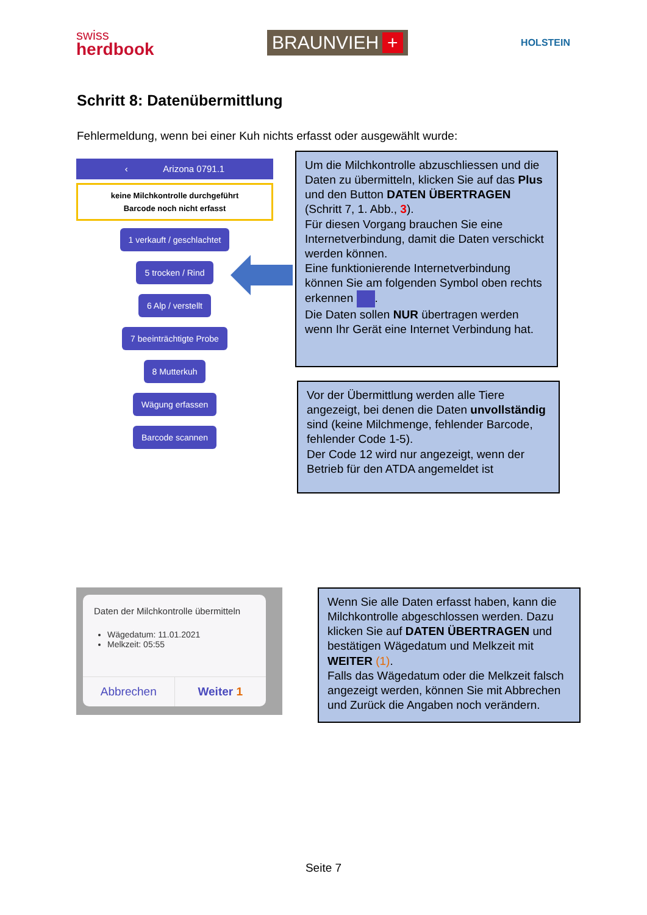swiss
herdbook
BRAUNVIEH +
HOLSTEIN
Schritt 8: Datenübermittlung
Fehlermeldung, wenn bei einer Kuh nichts erfasst oder ausgewählt wurde:
‹ Arizona 0791.1
keine Milchkontrolle durchgeführt
Barcode noch nicht erfasst
1 verkauft / geschlachtet
5 trocken / Rind
6 Alp / verstellt
7 beeinträchtigte Probe
8 Mutterkuh
Wägung erfassen
Barcode scannen
Um die Milchkontrolle abzuschliessen und die Daten zu übermitteln, klicken Sie auf das Plus und den Button DATEN ÜBERTRAGEN (Schritt 7, 1. Abb., 3).
Für diesen Vorgang brauchen Sie eine Internetverbindung, damit die Daten verschickt werden können.
Eine funktionierende Internetverbindung können Sie am folgenden Symbol oben rechts erkennen .
Die Daten sollen NUR übertragen werden wenn Ihr Gerät eine Internet Verbindung hat.
Vor der Übermittlung werden alle Tiere angezeigt, bei denen die Daten unvollständig sind (keine Milchmenge, fehlender Barcode, fehlender Code 1-5).
Der Code 12 wird nur angezeigt, wenn der Betrieb für den ATDA angemeldet ist
Daten der Milchkontrolle übermitteln
Wägedatum: 11.01.2021
Melkzeit: 05:55
Abbrechen Weiter 1
Wenn Sie alle Daten erfasst haben, kann die Milchkontrolle abgeschlossen werden. Dazu klicken Sie auf DATEN ÜBERTRAGEN und bestätigen Wägedatum und Melkzeit mit WEITER (1).
Falls das Wägedatum oder die Melkzeit falsch angezeigt werden, können Sie mit Abbrechen und Zurück die Angaben noch verändern.
Seite 7